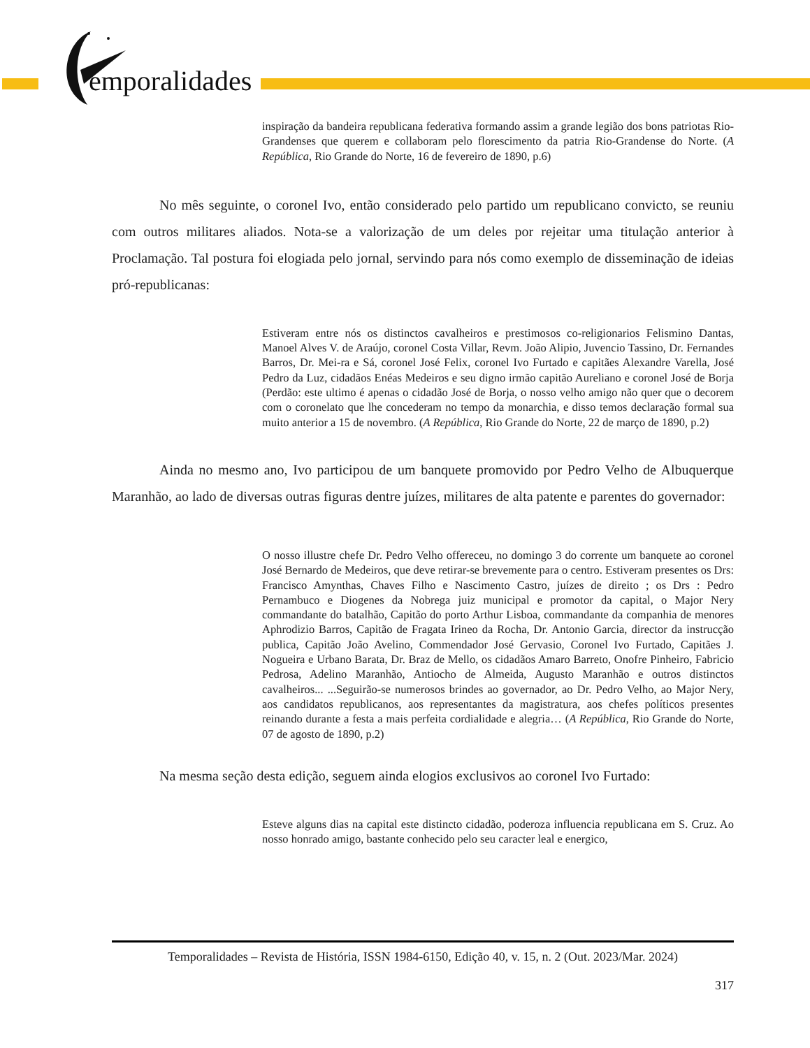emporalidades
inspiração da bandeira republicana federativa formando assim a grande legião dos bons patriotas Rio-Grandenses que querem e collaboram pelo florescimento da patria Rio-Grandense do Norte. (A República, Rio Grande do Norte, 16 de fevereiro de 1890, p.6)
No mês seguinte, o coronel Ivo, então considerado pelo partido um republicano convicto, se reuniu com outros militares aliados. Nota-se a valorização de um deles por rejeitar uma titulação anterior à Proclamação. Tal postura foi elogiada pelo jornal, servindo para nós como exemplo de disseminação de ideias pró-republicanas:
Estiveram entre nós os distinctos cavalheiros e prestimosos co-religionarios Felismino Dantas, Manoel Alves V. de Araújo, coronel Costa Villar, Revm. João Alipio, Juvencio Tassino, Dr. Fernandes Barros, Dr. Mei-ra e Sá, coronel José Felix, coronel Ivo Furtado e capitães Alexandre Varella, José Pedro da Luz, cidadãos Enéas Medeiros e seu digno irmão capitão Aureliano e coronel José de Borja (Perdão: este ultimo é apenas o cidadão José de Borja, o nosso velho amigo não quer que o decorem com o coronelato que lhe concederam no tempo da monarchia, e disso temos declaração formal sua muito anterior a 15 de novembro. (A República, Rio Grande do Norte, 22 de março de 1890, p.2)
Ainda no mesmo ano, Ivo participou de um banquete promovido por Pedro Velho de Albuquerque Maranhão, ao lado de diversas outras figuras dentre juízes, militares de alta patente e parentes do governador:
O nosso illustre chefe Dr. Pedro Velho offereceu, no domingo 3 do corrente um banquete ao coronel José Bernardo de Medeiros, que deve retirar-se brevemente para o centro. Estiveram presentes os Drs: Francisco Amynthas, Chaves Filho e Nascimento Castro, juízes de direito ; os Drs : Pedro Pernambuco e Diogenes da Nobrega juiz municipal e promotor da capital, o Major Nery commandante do batalhão, Capitão do porto Arthur Lisboa, commandante da companhia de menores Aphrodizio Barros, Capitão de Fragata Irineo da Rocha, Dr. Antonio Garcia, director da instrucção publica, Capitão João Avelino, Commendador José Gervasio, Coronel Ivo Furtado, Capitães J. Nogueira e Urbano Barata, Dr. Braz de Mello, os cidadãos Amaro Barreto, Onofre Pinheiro, Fabricio Pedrosa, Adelino Maranhão, Antiocho de Almeida, Augusto Maranhão e outros distinctos cavalheiros... ...Seguirão-se numerosos brindes ao governador, ao Dr. Pedro Velho, ao Major Nery, aos candidatos republicanos, aos representantes da magistratura, aos chefes políticos presentes reinando durante a festa a mais perfeita cordialidade e alegria… (A República, Rio Grande do Norte, 07 de agosto de 1890, p.2)
Na mesma seção desta edição, seguem ainda elogios exclusivos ao coronel Ivo Furtado:
Esteve alguns dias na capital este distincto cidadão, poderoza influencia republicana em S. Cruz. Ao nosso honrado amigo, bastante conhecido pelo seu caracter leal e energico,
Temporalidades – Revista de História, ISSN 1984-6150, Edição 40, v. 15, n. 2 (Out. 2023/Mar. 2024)
317